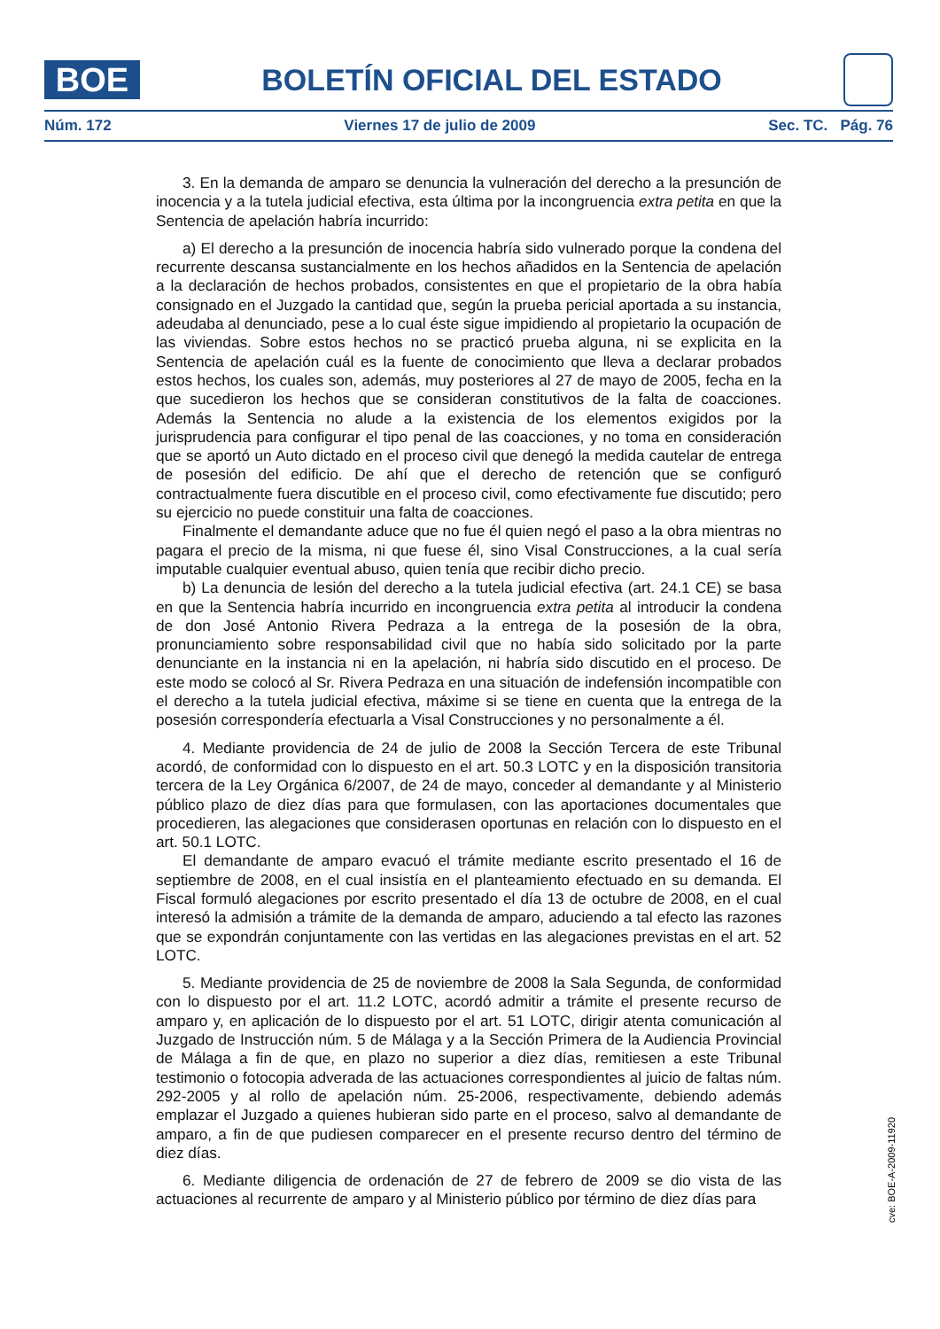BOE
BOLETÍN OFICIAL DEL ESTADO
Núm. 172 Viernes 17 de julio de 2009 Sec. TC. Pág. 76
3. En la demanda de amparo se denuncia la vulneración del derecho a la presunción de inocencia y a la tutela judicial efectiva, esta última por la incongruencia extra petita en que la Sentencia de apelación habría incurrido:
a) El derecho a la presunción de inocencia habría sido vulnerado porque la condena del recurrente descansa sustancialmente en los hechos añadidos en la Sentencia de apelación a la declaración de hechos probados, consistentes en que el propietario de la obra había consignado en el Juzgado la cantidad que, según la prueba pericial aportada a su instancia, adeudaba al denunciado, pese a lo cual éste sigue impidiendo al propietario la ocupación de las viviendas. Sobre estos hechos no se practicó prueba alguna, ni se explicita en la Sentencia de apelación cuál es la fuente de conocimiento que lleva a declarar probados estos hechos, los cuales son, además, muy posteriores al 27 de mayo de 2005, fecha en la que sucedieron los hechos que se consideran constitutivos de la falta de coacciones. Además la Sentencia no alude a la existencia de los elementos exigidos por la jurisprudencia para configurar el tipo penal de las coacciones, y no toma en consideración que se aportó un Auto dictado en el proceso civil que denegó la medida cautelar de entrega de posesión del edificio. De ahí que el derecho de retención que se configuró contractualmente fuera discutible en el proceso civil, como efectivamente fue discutido; pero su ejercicio no puede constituir una falta de coacciones.
Finalmente el demandante aduce que no fue él quien negó el paso a la obra mientras no pagara el precio de la misma, ni que fuese él, sino Visal Construcciones, a la cual sería imputable cualquier eventual abuso, quien tenía que recibir dicho precio.
b) La denuncia de lesión del derecho a la tutela judicial efectiva (art. 24.1 CE) se basa en que la Sentencia habría incurrido en incongruencia extra petita al introducir la condena de don José Antonio Rivera Pedraza a la entrega de la posesión de la obra, pronunciamiento sobre responsabilidad civil que no había sido solicitado por la parte denunciante en la instancia ni en la apelación, ni habría sido discutido en el proceso. De este modo se colocó al Sr. Rivera Pedraza en una situación de indefensión incompatible con el derecho a la tutela judicial efectiva, máxime si se tiene en cuenta que la entrega de la posesión correspondería efectuarla a Visal Construcciones y no personalmente a él.
4. Mediante providencia de 24 de julio de 2008 la Sección Tercera de este Tribunal acordó, de conformidad con lo dispuesto en el art. 50.3 LOTC y en la disposición transitoria tercera de la Ley Orgánica 6/2007, de 24 de mayo, conceder al demandante y al Ministerio público plazo de diez días para que formulasen, con las aportaciones documentales que procedieren, las alegaciones que considerasen oportunas en relación con lo dispuesto en el art. 50.1 LOTC.
El demandante de amparo evacuó el trámite mediante escrito presentado el 16 de septiembre de 2008, en el cual insistía en el planteamiento efectuado en su demanda. El Fiscal formuló alegaciones por escrito presentado el día 13 de octubre de 2008, en el cual interesó la admisión a trámite de la demanda de amparo, aduciendo a tal efecto las razones que se expondrán conjuntamente con las vertidas en las alegaciones previstas en el art. 52 LOTC.
5. Mediante providencia de 25 de noviembre de 2008 la Sala Segunda, de conformidad con lo dispuesto por el art. 11.2 LOTC, acordó admitir a trámite el presente recurso de amparo y, en aplicación de lo dispuesto por el art. 51 LOTC, dirigir atenta comunicación al Juzgado de Instrucción núm. 5 de Málaga y a la Sección Primera de la Audiencia Provincial de Málaga a fin de que, en plazo no superior a diez días, remitiesen a este Tribunal testimonio o fotocopia adverada de las actuaciones correspondientes al juicio de faltas núm. 292-2005 y al rollo de apelación núm. 25-2006, respectivamente, debiendo además emplazar el Juzgado a quienes hubieran sido parte en el proceso, salvo al demandante de amparo, a fin de que pudiesen comparecer en el presente recurso dentro del término de diez días.
6. Mediante diligencia de ordenación de 27 de febrero de 2009 se dio vista de las actuaciones al recurrente de amparo y al Ministerio público por término de diez días para
cve: BOE-A-2009-11920